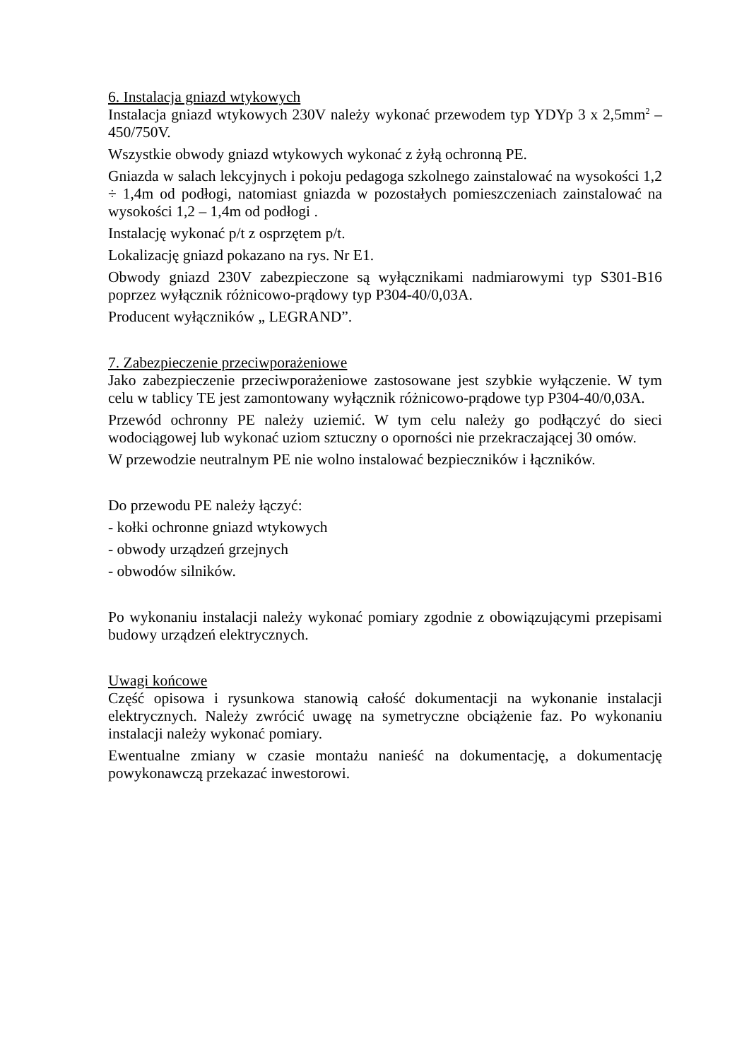6. Instalacja gniazd wtykowych
Instalacja gniazd wtykowych 230V należy wykonać przewodem typ YDYp 3 x 2,5mm<sup>2</sup> – 450/750V.
Wszystkie obwody gniazd wtykowych wykonać z żyłą ochronną PE.
Gniazda w salach lekcyjnych i pokoju pedagoga szkolnego zainstalować na wysokości 1,2 ÷ 1,4m od podłogi, natomiast gniazda w pozostałych pomieszczeniach zainstalować na wysokości 1,2 – 1,4m od podłogi .
Instalację wykonać p/t z osprzętem p/t.
Lokalizację gniazd pokazano na rys. Nr E1.
Obwody gniazd 230V zabezpieczone są wyłącznikami nadmiarowymi typ S301-B16 poprzez wyłącznik różnicowo-prądowy typ P304-40/0,03A.
Producent wyłączników „ LEGRAND”.
7. Zabezpieczenie przeciwporażeniowe
Jako zabezpieczenie przeciwporażeniowe zastosowane jest szybkie wyłączenie. W tym celu w tablicy TE jest zamontowany wyłącznik różnicowo-prądowe typ P304-40/0,03A.
Przewód ochronny PE należy uziemić. W tym celu należy go podłączyć do sieci wodociągowej lub wykonać uziom sztuczny o oporności nie przekraczającej 30 omów.
W przewodzie neutralnym PE nie wolno instalować bezpieczników i łączników.
Do przewodu PE należy łączyć:
- kołki ochronne gniazd wtykowych
- obwody urządzeń grzejnych
- obwodów silników.
Po wykonaniu instalacji należy wykonać pomiary zgodnie z obowiązującymi przepisami budowy urządzeń elektrycznych.
Uwagi końcowe
Część opisowa i rysunkowa stanowią całość dokumentacji na wykonanie instalacji elektrycznych. Należy zwrócić uwagę na symetryczne obciążenie faz. Po wykonaniu instalacji należy wykonać pomiary.
Ewentualne zmiany w czasie montażu nanieść na dokumentację, a dokumentację powykonawczą przekazać inwestorowi.